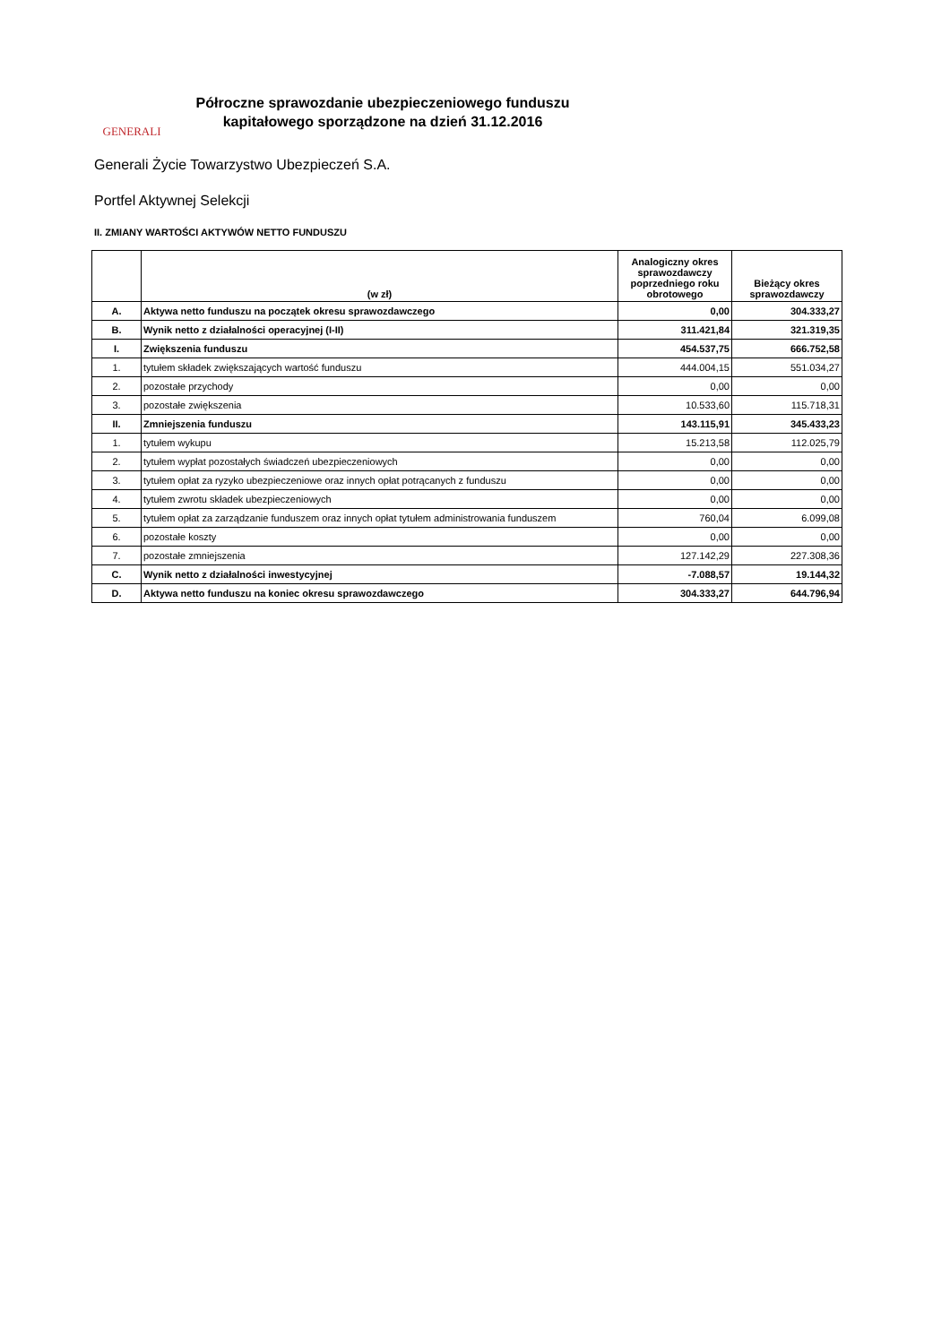GENERALI
Półroczne sprawozdanie ubezpieczeniowego funduszu kapitałowego sporządzone na dzień 31.12.2016
Generali Życie Towarzystwo Ubezpieczeń S.A.
Portfel Aktywnej Selekcji
II. ZMIANY WARTOŚCI AKTYWÓW NETTO FUNDUSZU
| | (w zł) | Analogiczny okres sprawozdawczy poprzedniego roku obrotowego | Bieżący okres sprawozdawczy |
| --- | --- | --- | --- |
| A. | Aktywa netto funduszu na początek okresu sprawozdawczego | 0,00 | 304.333,27 |
| B. | Wynik netto z działalności operacyjnej (I-II) | 311.421,84 | 321.319,35 |
| I. | Zwiększenia funduszu | 454.537,75 | 666.752,58 |
| 1. | tytułem składek zwiększających wartość funduszu | 444.004,15 | 551.034,27 |
| 2. | pozostałe przychody | 0,00 | 0,00 |
| 3. | pozostałe zwiększenia | 10.533,60 | 115.718,31 |
| II. | Zmniejszenia funduszu | 143.115,91 | 345.433,23 |
| 1. | tytułem wykupu | 15.213,58 | 112.025,79 |
| 2. | tytułem wypłat pozostałych świadczeń ubezpieczeniowych | 0,00 | 0,00 |
| 3. | tytułem opłat za ryzyko ubezpieczeniowe oraz innych opłat potrącanych z funduszu | 0,00 | 0,00 |
| 4. | tytułem zwrotu składek ubezpieczeniowych | 0,00 | 0,00 |
| 5. | tytułem opłat za zarządzanie funduszem oraz innych opłat tytułem administrowania funduszem | 760,04 | 6.099,08 |
| 6. | pozostałe koszty | 0,00 | 0,00 |
| 7. | pozostałe zmniejszenia | 127.142,29 | 227.308,36 |
| C. | Wynik netto z działalności inwestycyjnej | -7.088,57 | 19.144,32 |
| D. | Aktywa netto funduszu na koniec okresu sprawozdawczego | 304.333,27 | 644.796,94 |